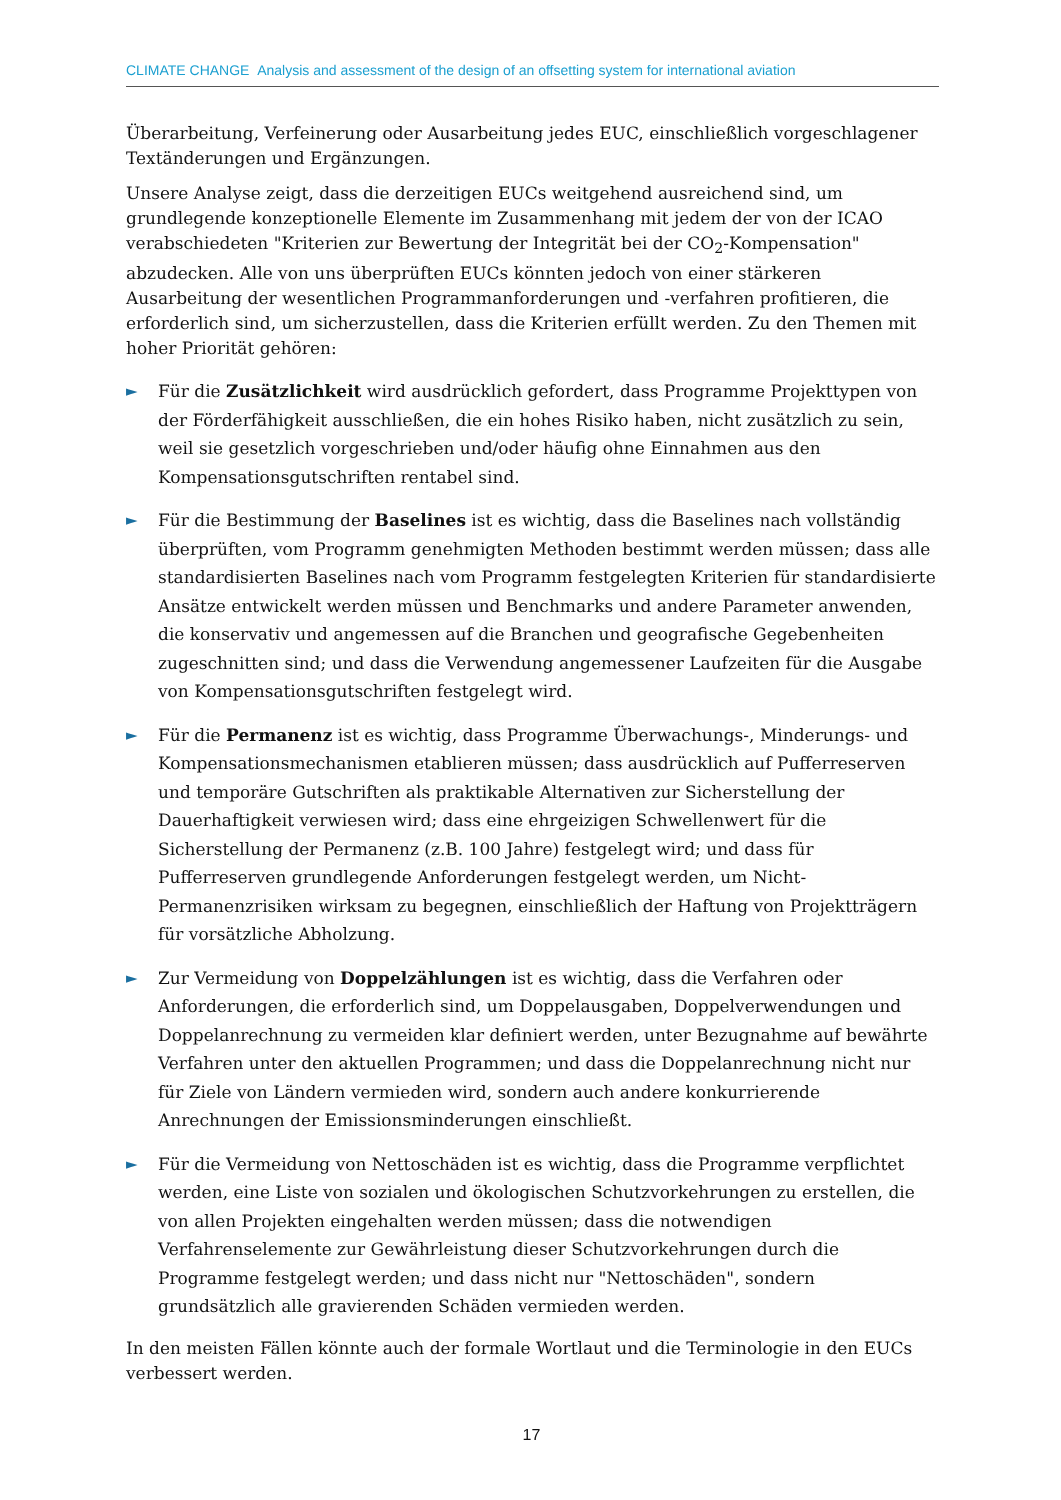CLIMATE CHANGE Analysis and assessment of the design of an offsetting system for international aviation
Überarbeitung, Verfeinerung oder Ausarbeitung jedes EUC, einschließlich vorgeschlagener Textänderungen und Ergänzungen.
Unsere Analyse zeigt, dass die derzeitigen EUCs weitgehend ausreichend sind, um grundlegende konzeptionelle Elemente im Zusammenhang mit jedem der von der ICAO verabschiedeten "Kriterien zur Bewertung der Integrität bei der CO<sub>2</sub>-Kompensation" abzudecken. Alle von uns überprüften EUCs könnten jedoch von einer stärkeren Ausarbeitung der wesentlichen Programmanforderungen und -verfahren profitieren, die erforderlich sind, um sicherzustellen, dass die Kriterien erfüllt werden. Zu den Themen mit hoher Priorität gehören:
► Für die Zusätzlichkeit wird ausdrücklich gefordert, dass Programme Projekttypen von der Förderfähigkeit ausschließen, die ein hohes Risiko haben, nicht zusätzlich zu sein, weil sie gesetzlich vorgeschrieben und/oder häufig ohne Einnahmen aus den Kompensationsgutschriften rentabel sind.
► Für die Bestimmung der Baselines ist es wichtig, dass die Baselines nach vollständig überprüften, vom Programm genehmigten Methoden bestimmt werden müssen; dass alle standardisierten Baselines nach vom Programm festgelegten Kriterien für standardisierte Ansätze entwickelt werden müssen und Benchmarks und andere Parameter anwenden, die konservativ und angemessen auf die Branchen und geografische Gegebenheiten zugeschnitten sind; und dass die Verwendung angemessener Laufzeiten für die Ausgabe von Kompensationsgutschriften festgelegt wird.
► Für die Permanenz ist es wichtig, dass Programme Überwachungs-, Minderungs- und Kompensationsmechanismen etablieren müssen; dass ausdrücklich auf Pufferreserven und temporäre Gutschriften als praktikable Alternativen zur Sicherstellung der Dauerhaftigkeit verwiesen wird; dass eine ehrgeizigen Schwellenwert für die Sicherstellung der Permanenz (z.B. 100 Jahre) festgelegt wird; und dass für Pufferreserven grundlegende Anforderungen festgelegt werden, um Nicht-Permanenzrisiken wirksam zu begegnen, einschließlich der Haftung von Projektträgern für vorsätzliche Abholzung.
► Zur Vermeidung von Doppelzählungen ist es wichtig, dass die Verfahren oder Anforderungen, die erforderlich sind, um Doppelausgaben, Doppelverwendungen und Doppelanrechnung zu vermeiden klar definiert werden, unter Bezugnahme auf bewährte Verfahren unter den aktuellen Programmen; und dass die Doppelanrechnung nicht nur für Ziele von Ländern vermieden wird, sondern auch andere konkurrierende Anrechnungen der Emissionsminderungen einschließt.
► Für die Vermeidung von Nettoschäden ist es wichtig, dass die Programme verpflichtet werden, eine Liste von sozialen und ökologischen Schutzvorkehrungen zu erstellen, die von allen Projekten eingehalten werden müssen; dass die notwendigen Verfahrenselemente zur Gewährleistung dieser Schutzvorkehrungen durch die Programme festgelegt werden; und dass nicht nur "Nettoschäden", sondern grundsätzlich alle gravierenden Schäden vermieden werden.
In den meisten Fällen könnte auch der formale Wortlaut und die Terminologie in den EUCs verbessert werden.
17